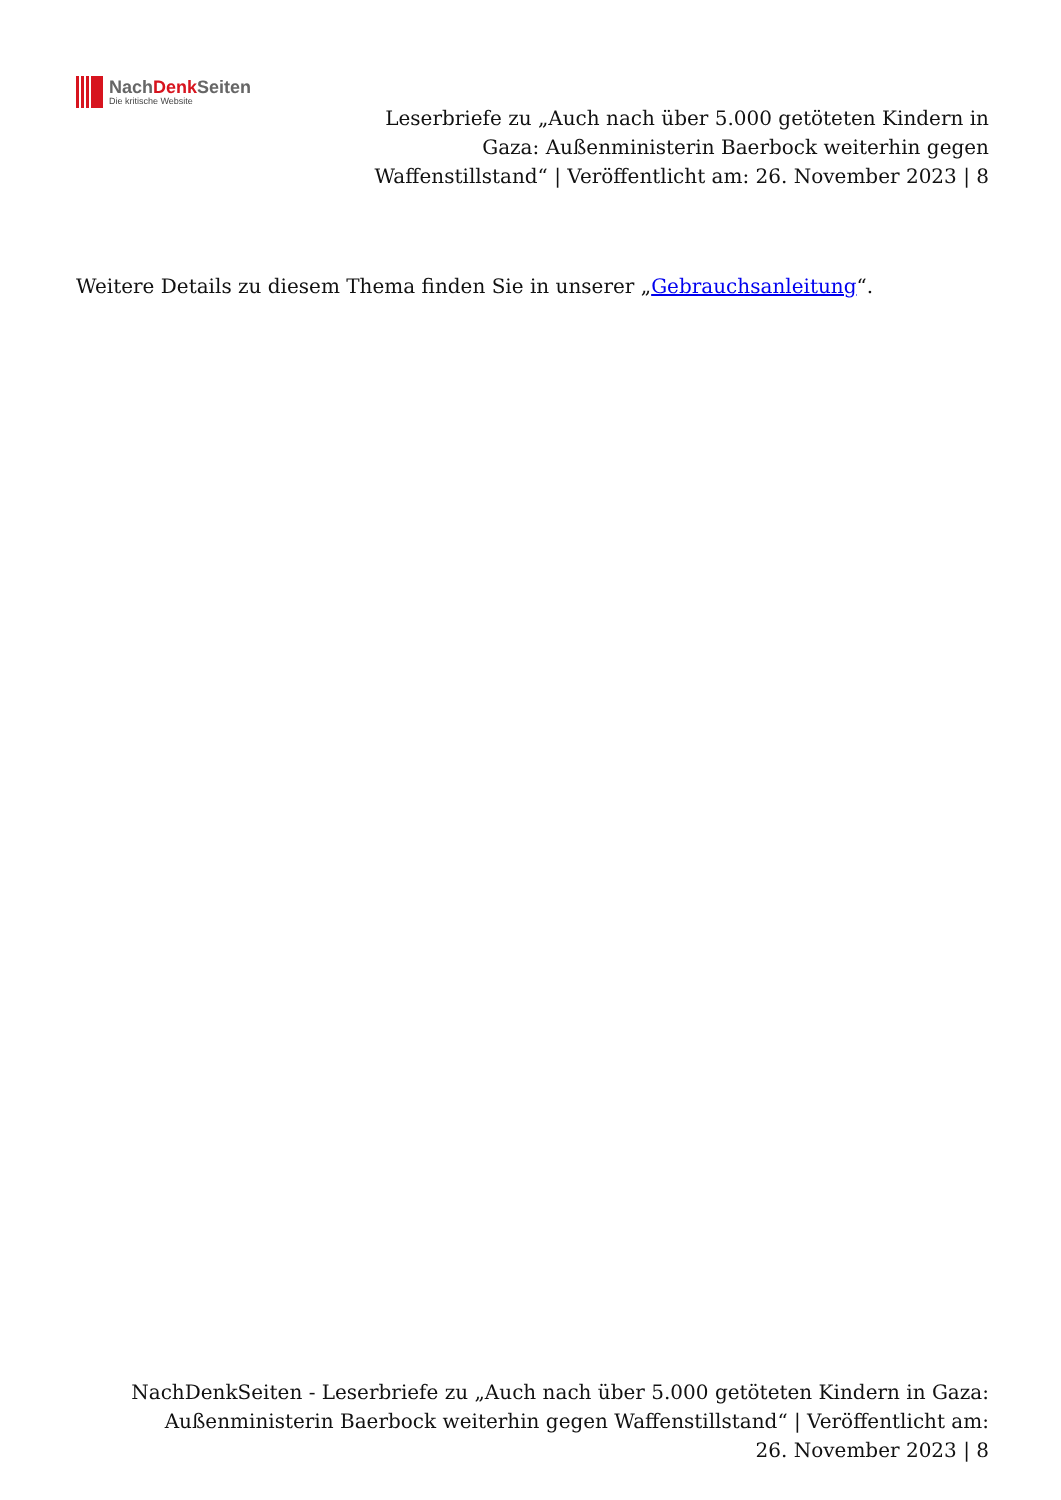NachDenk Seiten
Die kritische Website
Leserbriefe zu „Auch nach über 5.000 getöteten Kindern in Gaza: Außenministerin Baerbock weiterhin gegen Waffenstillstand“ | Veröffentlicht am: 26. November 2023 | 8
Weitere Details zu diesem Thema finden Sie in unserer „Gebrauchsanleitung“.
NachDenkSeiten - Leserbriefe zu „Auch nach über 5.000 getöteten Kindern in Gaza: Außenministerin Baerbock weiterhin gegen Waffenstillstand“ | Veröffentlicht am: 26. November 2023 | 8